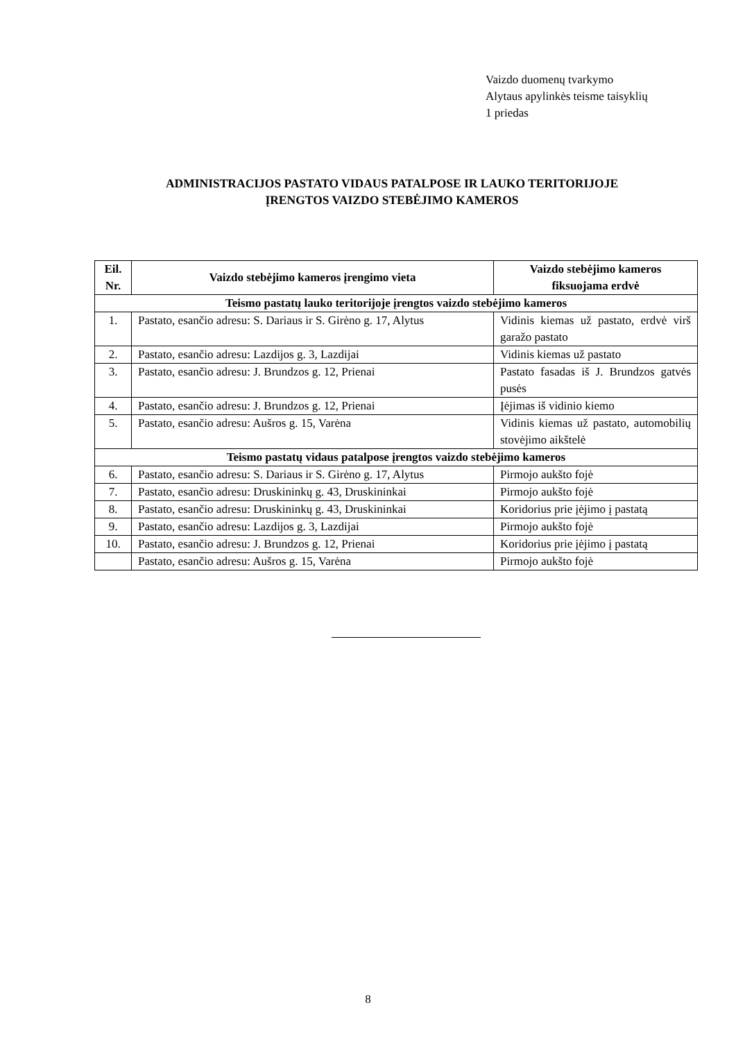Vaizdo duomenų tvarkymo
Alytaus apylinkės teisme taisyklių
1 priedas
ADMINISTRACIJOS PASTATO VIDAUS PATALPOSE IR LAUKO TERITORIJOJE
ĮRENGTOS VAIZDO STEBĖJIMO KAMEROS
| Eil. Nr. | Vaizdo stebėjimo kameros įrengimo vieta | Vaizdo stebėjimo kameros fiksuojama erdvė |
| --- | --- | --- |
| Teismo pastatų lauko teritorijoje įrengtos vaizdo stebėjimo kameros | | |
| 1. | Pastato, esančio adresu: S. Dariaus ir S. Girėno g. 17, Alytus | Vidinis kiemas už pastato, erdvė virš garažo pastato |
| 2. | Pastato, esančio adresu: Lazdijos g. 3, Lazdijai | Vidinis kiemas už pastato |
| 3. | Pastato, esančio adresu: J. Brundzos g. 12, Prienai | Pastato fasadas iš J. Brundzos gatvės pusės |
| 4. | Pastato, esančio adresu: J. Brundzos g. 12, Prienai | Įėjimas iš vidinio kiemo |
| 5. | Pastato, esančio adresu: Aušros g. 15, Varėna | Vidinis kiemas už pastato, automobilių stovėjimo aikštelė |
| Teismo pastatų vidaus patalpose įrengtos vaizdo stebėjimo kameros | | |
| 6. | Pastato, esančio adresu: S. Dariaus ir S. Girėno g. 17, Alytus | Pirmojo aukšto fojė |
| 7. | Pastato, esančio adresu: Druskininkų g. 43, Druskininkai | Pirmojo aukšto fojė |
| 8. | Pastato, esančio adresu: Druskininkų g. 43, Druskininkai | Koridorius prie įėjimo į pastatą |
| 9. | Pastato, esančio adresu: Lazdijos g. 3, Lazdijai | Pirmojo aukšto fojė |
| 10. | Pastato, esančio adresu: J. Brundzos g. 12, Prienai | Koridorius prie įėjimo į pastatą |
| | Pastato, esančio adresu: Aušros g. 15, Varėna | Pirmojo aukšto fojė |
8